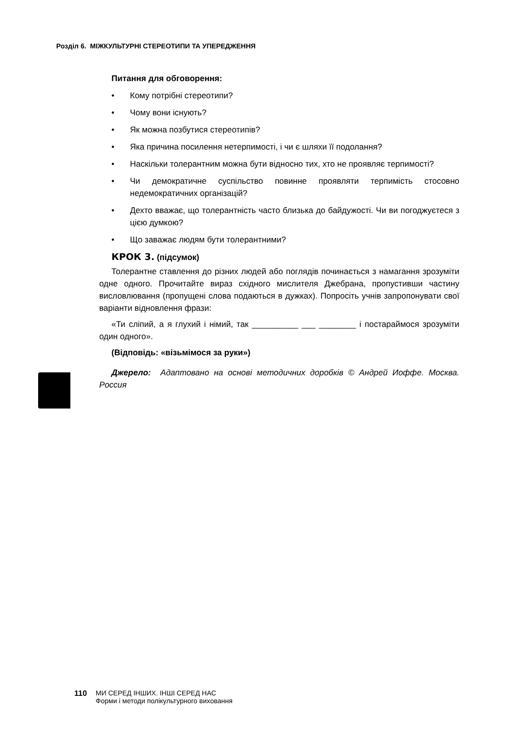Розділ 6. МІЖКУЛЬТУРНІ СТЕРЕОТИПИ ТА УПЕРЕДЖЕННЯ
Питання для обговорення:
• Кому потрібні стереотипи?
• Чому вони існують?
• Як можна позбутися стереотипів?
• Яка причина посилення нетерпимості, і чи є шляхи її подолання?
• Наскільки толерантним можна бути відносно тих, хто не проявляє терпимості?
• Чи демократичне суспільство повинне проявляти терпимість стосовно недемократичних організацій?
• Дехто вважає, що толерантність часто близька до байдужості. Чи ви погоджуєтеся з цією думкою?
• Що заважає людям бути толерантними?
КРОК 3. (підсумок)
Толерантне ставлення до різних людей або поглядів починається з намагання зрозуміти одне одного. Прочитайте вираз східного мислителя Джебрана, пропустивши частину висловлювання (пропущені слова подаються в дужках). Попросіть учнів запропонувати свої варіанти відновлення фрази:
«Ти сліпий, а я глухий і німий, так __________ ___ ________ і постараймося зрозуміти один одного».
(Відповідь: «візьмімося за руки»)
Джерело: Адаптовано на основі методичних доробків © Андрей Иоффе. Москва. Россия
110 МИ СЕРЕД ІНШИХ. ІНШІ СЕРЕД НАС
Форми і методи полікультурного виховання